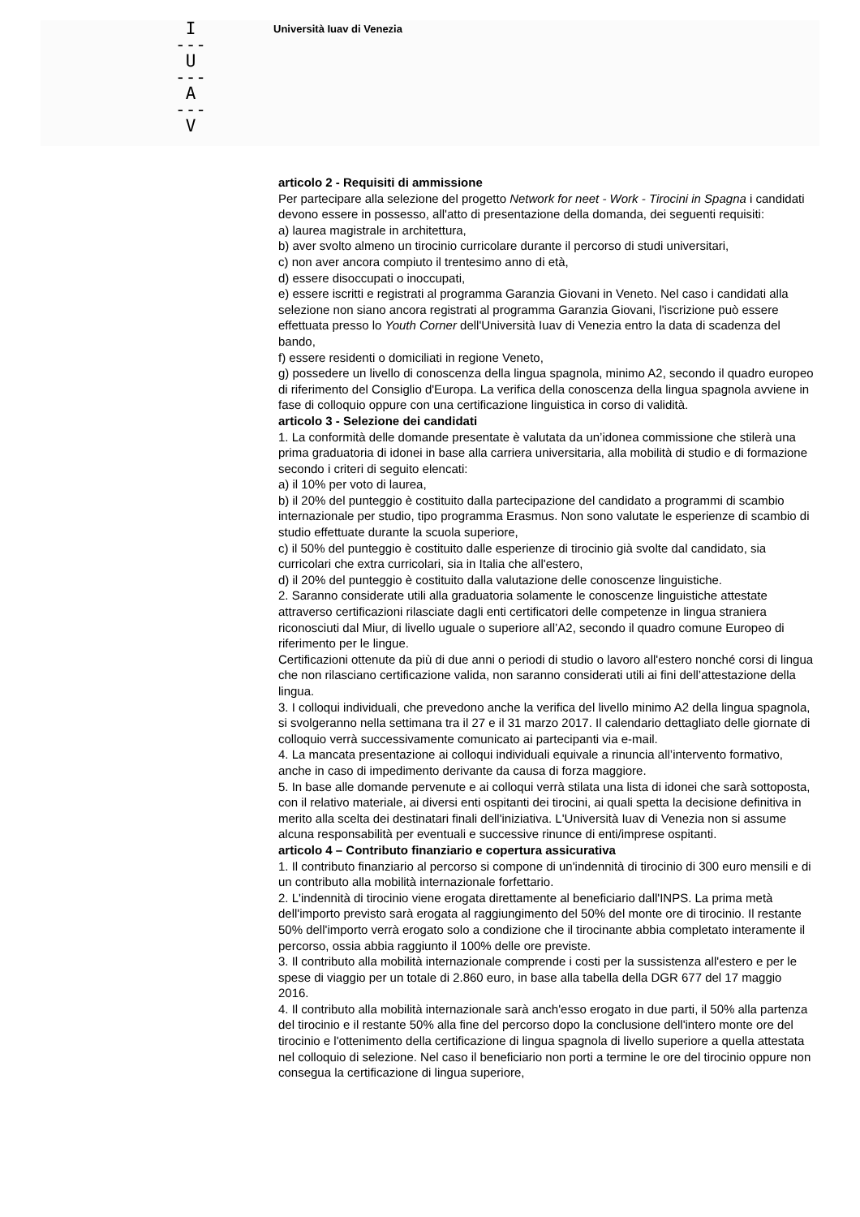I
---
U
---
A
---
V
Università Iuav di Venezia
articolo 2 - Requisiti di ammissione
Per partecipare alla selezione del progetto Network for neet - Work - Tirocini in Spagna i candidati devono essere in possesso, all'atto di presentazione della domanda, dei seguenti requisiti:
a) laurea magistrale in architettura,
b) aver svolto almeno un tirocinio curricolare durante il percorso di studi universitari,
c) non aver ancora compiuto il trentesimo anno di età,
d) essere disoccupati o inoccupati,
e) essere iscritti e registrati al programma Garanzia Giovani in Veneto. Nel caso i candidati alla selezione non siano ancora registrati al programma Garanzia Giovani, l'iscrizione può essere effettuata presso lo Youth Corner dell'Università Iuav di Venezia entro la data di scadenza del bando,
f) essere residenti o domiciliati in regione Veneto,
g) possedere un livello di conoscenza della lingua spagnola, minimo A2, secondo il quadro europeo di riferimento del Consiglio d'Europa. La verifica della conoscenza della lingua spagnola avviene in fase di colloquio oppure con una certificazione linguistica in corso di validità.
articolo 3 - Selezione dei candidati
1. La conformità delle domande presentate è valutata da un’idonea commissione che stilerà una prima graduatoria di idonei in base alla carriera universitaria, alla mobilità di studio e di formazione secondo i criteri di seguito elencati:
a) il 10% per voto di laurea,
b) il 20% del punteggio è costituito dalla partecipazione del candidato a programmi di scambio internazionale per studio, tipo programma Erasmus. Non sono valutate le esperienze di scambio di studio effettuate durante la scuola superiore,
c) il 50% del punteggio è costituito dalle esperienze di tirocinio già svolte dal candidato, sia curricolari che extra curricolari, sia in Italia che all'estero,
d) il 20% del punteggio è costituito dalla valutazione delle conoscenze linguistiche.
2. Saranno considerate utili alla graduatoria solamente le conoscenze linguistiche attestate attraverso certificazioni rilasciate dagli enti certificatori delle competenze in lingua straniera riconosciuti dal Miur, di livello uguale o superiore all’A2, secondo il quadro comune Europeo di riferimento per le lingue.
Certificazioni ottenute da più di due anni o periodi di studio o lavoro all'estero nonché corsi di lingua che non rilasciano certificazione valida, non saranno considerati utili ai fini dell’attestazione della lingua.
3. I colloqui individuali, che prevedono anche la verifica del livello minimo A2 della lingua spagnola, si svolgeranno nella settimana tra il 27 e il 31 marzo 2017. Il calendario dettagliato delle giornate di colloquio verrà successivamente comunicato ai partecipanti via e-mail.
4. La mancata presentazione ai colloqui individuali equivale a rinuncia all’intervento formativo, anche in caso di impedimento derivante da causa di forza maggiore.
5. In base alle domande pervenute e ai colloqui verrà stilata una lista di idonei che sarà sottoposta, con il relativo materiale, ai diversi enti ospitanti dei tirocini, ai quali spetta la decisione definitiva in merito alla scelta dei destinatari finali dell'iniziativa. L'Università Iuav di Venezia non si assume alcuna responsabilità per eventuali e successive rinunce di enti/imprese ospitanti.
articolo 4 – Contributo finanziario e copertura assicurativa
1. Il contributo finanziario al percorso si compone di un'indennità di tirocinio di 300 euro mensili e di un contributo alla mobilità internazionale forfettario.
2. L'indennità di tirocinio viene erogata direttamente al beneficiario dall'INPS. La prima metà dell'importo previsto sarà erogata al raggiungimento del 50% del monte ore di tirocinio. Il restante 50% dell'importo verrà erogato solo a condizione che il tirocinante abbia completato interamente il percorso, ossia abbia raggiunto il 100% delle ore previste.
3. Il contributo alla mobilità internazionale comprende i costi per la sussistenza all'estero e per le spese di viaggio per un totale di 2.860 euro, in base alla tabella della DGR 677 del 17 maggio 2016.
4. Il contributo alla mobilità internazionale sarà anch'esso erogato in due parti, il 50% alla partenza del tirocinio e il restante 50% alla fine del percorso dopo la conclusione dell'intero monte ore del tirocinio e l'ottenimento della certificazione di lingua spagnola di livello superiore a quella attestata nel colloquio di selezione. Nel caso il beneficiario non porti a termine le ore del tirocinio oppure non consegua la certificazione di lingua superiore,